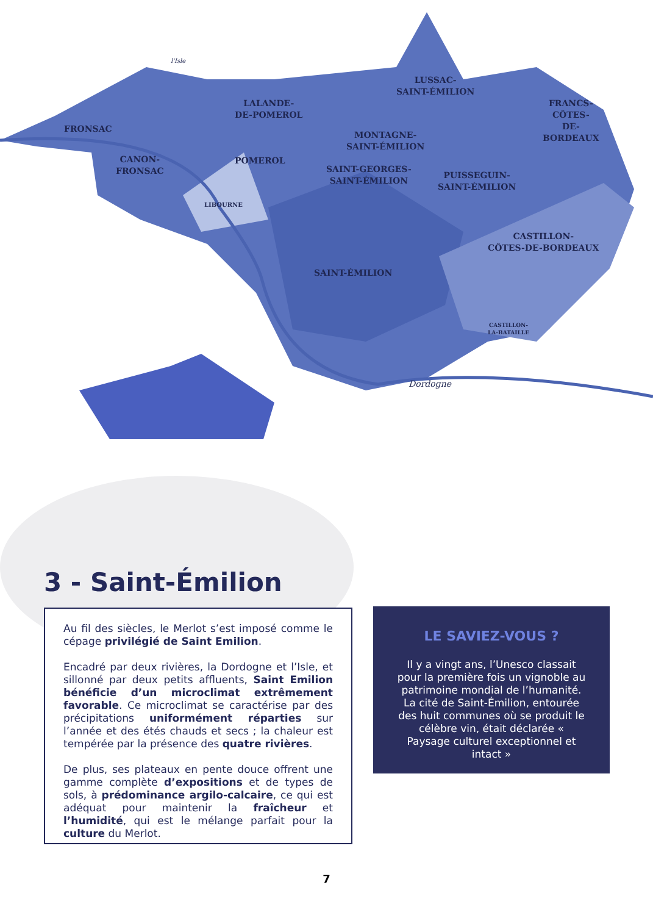FRONSAC
CANON-
FRONSAC
LALANDE-
DE-POMEROL
POMEROL
LIBOURNE
LUSSAC-
SAINT-ÉMILION
MONTAGNE-
SAINT-ÉMILION
SAINT-GEORGES-
SAINT-ÉMILION
FRANCS-
CÔTES-
DE-
BORDEAUX
PUISSEGUIN-
SAINT-ÉMILION
CASTILLON-
CÔTES-DE-BORDEAUX
SAINT-ÉMILION
CASTILLON-
LA-BATAILLE
l'Isle
Dordogne
3 - Saint-Émilion
Au fil des siècles, le Merlot s’est imposé comme le cépage privilégié de Saint Emilion.
Encadré par deux rivières, la Dordogne et l’Isle, et sillonné par deux petits affluents, Saint Emilion bénéficie d’un microclimat extrêmement favorable. Ce microclimat se caractérise par des précipitations uniformément réparties sur l’année et des étés chauds et secs ; la chaleur est tempérée par la présence des quatre rivières.
De plus, ses plateaux en pente douce offrent une gamme complète d’expositions et de types de sols, à prédominance argilo-calcaire, ce qui est adéquat pour maintenir la fraîcheur et l’humidité, qui est le mélange parfait pour la culture du Merlot.
LE SAVIEZ-VOUS ?
Il y a vingt ans, l’Unesco classait pour la première fois un vignoble au patrimoine mondial de l’humanité. La cité de Saint-Émilion, entourée des huit communes où se produit le célèbre vin, était déclarée « Paysage culturel exceptionnel et intact »
7